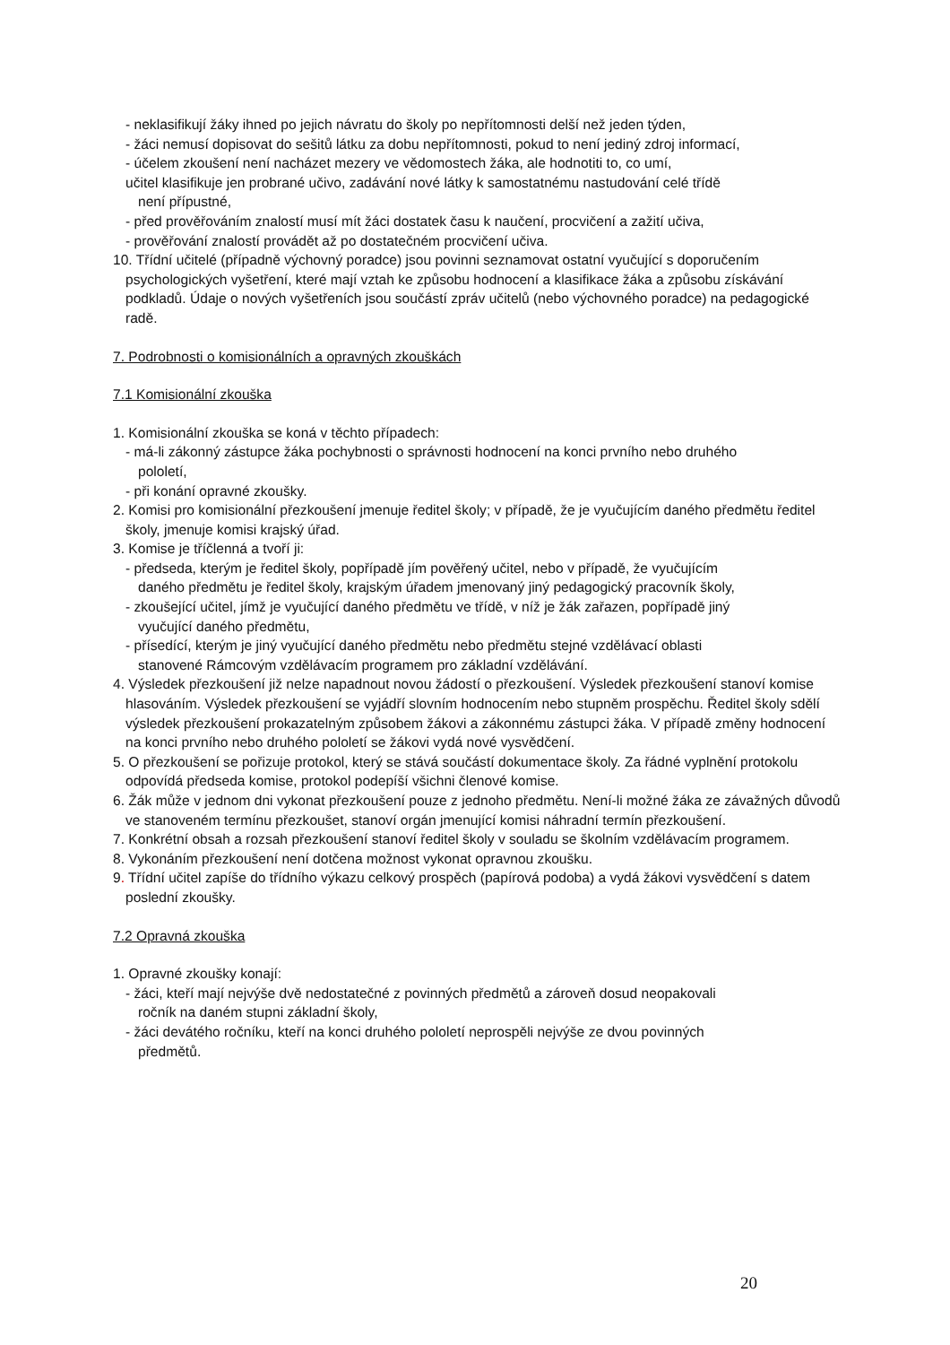- neklasifikují žáky ihned po jejich návratu do školy po nepřítomnosti delší než jeden týden,
- žáci nemusí dopisovat do sešitů látku za dobu nepřítomnosti, pokud to není jediný zdroj informací,
- účelem zkoušení není nacházet mezery ve vědomostech žáka, ale hodnotiti to, co umí,
učitel klasifikuje jen probrané učivo, zadávání nové látky k samostatnému nastudování celé třídě
není přípustné,
- před prověřováním znalostí musí mít žáci dostatek času k naučení, procvičení a zažití učiva,
- prověřování znalostí provádět až po dostatečném procvičení učiva.
10. Třídní učitelé (případně výchovný poradce) jsou povinni seznamovat ostatní vyučující s doporučením psychologických vyšetření, které mají vztah ke způsobu hodnocení a klasifikace žáka a způsobu získávání podkladů. Údaje o nových vyšetřeních jsou součástí zpráv učitelů (nebo výchovného poradce) na pedagogické radě.
7. Podrobnosti o komisionálních a opravných zkouškách
7.1 Komisionální zkouška
1. Komisionální zkouška se koná v těchto případech:
- má-li zákonný zástupce žáka pochybnosti o správnosti hodnocení na konci prvního nebo druhého
pololetí,
- při konání opravné zkoušky.
2. Komisi pro komisionální přezkoušení jmenuje ředitel školy; v případě, že je vyučujícím daného předmětu ředitel školy, jmenuje komisi krajský úřad.
3. Komise je tříčlenná a tvoří ji:
- předseda, kterým je ředitel školy, popřípadě jím pověřený učitel, nebo v případě, že vyučujícím
daného předmětu je ředitel školy, krajským úřadem jmenovaný jiný pedagogický pracovník školy,
- zkoušející učitel, jímž je vyučující daného předmětu ve třídě, v níž je žák zařazen, popřípadě jiný
vyučující daného předmětu,
- přísedící, kterým je jiný vyučující daného předmětu nebo předmětu stejné vzdělávací oblasti
stanovené Rámcovým vzdělávacím programem pro základní vzdělávání.
4. Výsledek přezkoušení již nelze napadnout novou žádostí o přezkoušení. Výsledek přezkoušení stanoví komise hlasováním. Výsledek přezkoušení se vyjádří slovním hodnocením nebo stupněm prospěchu. Ředitel školy sdělí výsledek přezkoušení prokazatelným způsobem žákovi a zákonnému zástupci žáka. V případě změny hodnocení na konci prvního nebo druhého pololetí se žákovi vydá nové vysvědčení.
5. O přezkoušení se pořizuje protokol, který se stává součástí dokumentace školy. Za řádné vyplnění protokolu odpovídá předseda komise, protokol podepíší všichni členové komise.
6. Žák může v jednom dni vykonat přezkoušení pouze z jednoho předmětu. Není-li možné žáka ze závažných důvodů ve stanoveném termínu přezkoušet, stanoví orgán jmenující komisi náhradní termín přezkoušení.
7. Konkrétní obsah a rozsah přezkoušení stanoví ředitel školy v souladu se školním vzdělávacím programem.
8. Vykonáním přezkoušení není dotčena možnost vykonat opravnou zkoušku.
9. Třídní učitel zapíše do třídního výkazu celkový prospěch (papírová podoba) a vydá žákovi vysvědčení s datem poslední zkoušky.
7.2 Opravná zkouška
1. Opravné zkoušky konají:
- žáci, kteří mají nejvýše dvě nedostatečné z povinných předmětů a zároveň dosud neopakovali
ročník na daném stupni základní školy,
- žáci devátého ročníku, kteří na konci druhého pololetí neprospěli nejvýše ze dvou povinných
předmětů.
20